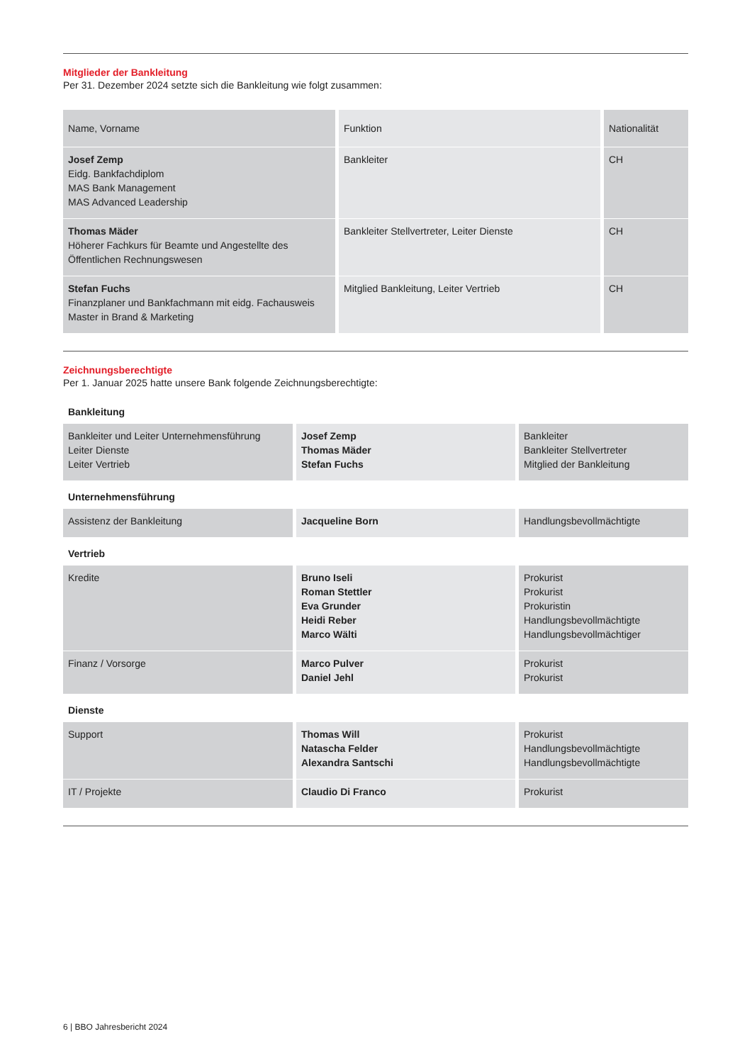Mitglieder der Bankleitung
Per 31. Dezember 2024 setzte sich die Bankleitung wie folgt zusammen:
| Name, Vorname | Funktion | Nationalität |
| --- | --- | --- |
| Josef Zemp Eidg. Bankfachdiplom MAS Bank Management MAS Advanced Leadership | Bankleiter | CH |
| Thomas Mäder Höherer Fachkurs für Beamte und Angestellte des Öffentlichen Rechnungswesen | Bankleiter Stellvertreter, Leiter Dienste | CH |
| Stefan Fuchs Finanzplaner und Bankfachmann mit eidg. Fachausweis Master in Brand & Marketing | Mitglied Bankleitung, Leiter Vertrieb | CH |
Zeichnungsberechtigte
Per 1. Januar 2025 hatte unsere Bank folgende Zeichnungsberechtigte:
| Bankleitung | | |
| Bankleiter und Leiter Unternehmensführung Leiter Dienste Leiter Vertrieb | Josef Zemp Thomas Mäder Stefan Fuchs | Bankleiter Bankleiter Stellvertreter Mitglied der Bankleitung |
| Unternehmensführung | | |
| Assistenz der Bankleitung | Jacqueline Born | Handlungsbevollmächtigte |
| Vertrieb | | |
| Kredite | Bruno Iseli Roman Stettler Eva Grunder Heidi Reber Marco Wälti | Prokurist Prokurist Prokuristin Handlungsbevollmächtigte Handlungsbevollmächtiger |
| Finanz / Vorsorge | Marco Pulver Daniel Jehl | Prokurist Prokurist |
| Dienste | | |
| Support | Thomas Will Natascha Felder Alexandra Santschi | Prokurist Handlungsbevollmächtigte Handlungsbevollmächtigte |
| IT / Projekte | Claudio Di Franco | Prokurist |
6 | BBO Jahresbericht 2024